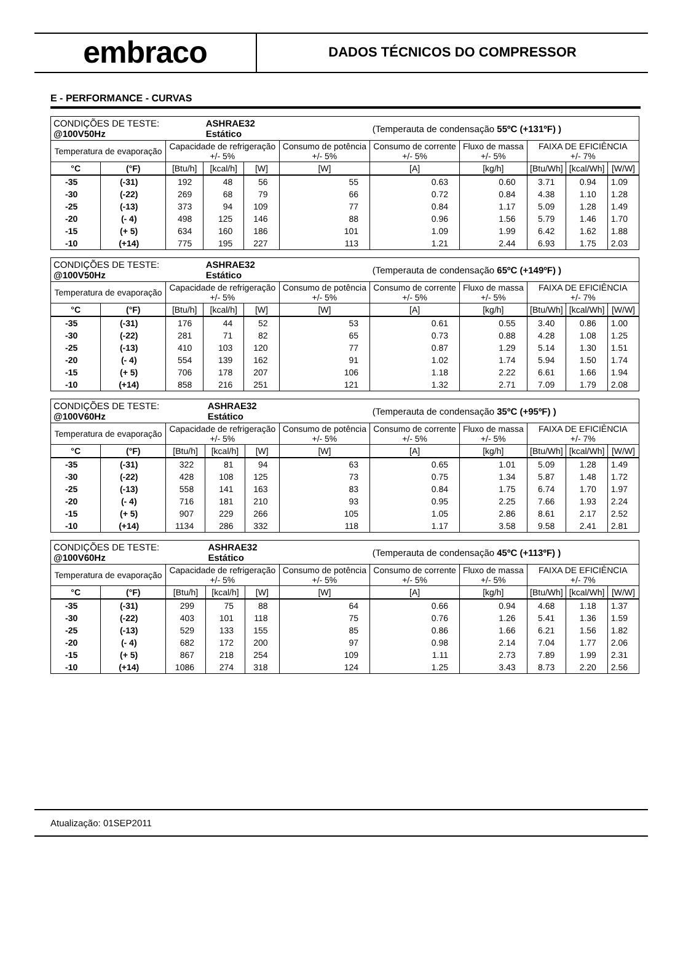embraco
DADOS TÉCNICOS DO COMPRESSOR
E - PERFORMANCE - CURVAS
| CONDIÇÕES DE TESTE: @100V50Hz | | | ASHRAE32 Estático | | | (Temperauta de condensação 55ºC (+131ºF) ) | | | | |
| Temperatura de evaporação | | Capacidade de refrigeração +/- 5% | | | Consumo de potência +/- 5% | Consumo de corrente +/- 5% | Fluxo de massa +/- 5% | FAIXA DE EFICIÊNCIA +/- 7% | | |
| °C | (°F) | [Btu/h] | [kcal/h] | [W] | [W] | [A] | [kg/h] | [Btu/Wh] | [kcal/Wh] | [W/W] |
| -35 | (-31) | 192 | 48 | 56 | 55 | 0.63 | 0.60 | 3.71 | 0.94 | 1.09 |
| -30 | (-22) | 269 | 68 | 79 | 66 | 0.72 | 0.84 | 4.38 | 1.10 | 1.28 |
| -25 | (-13) | 373 | 94 | 109 | 77 | 0.84 | 1.17 | 5.09 | 1.28 | 1.49 |
| -20 | (- 4) | 498 | 125 | 146 | 88 | 0.96 | 1.56 | 5.79 | 1.46 | 1.70 |
| -15 | (+ 5) | 634 | 160 | 186 | 101 | 1.09 | 1.99 | 6.42 | 1.62 | 1.88 |
| -10 | (+14) | 775 | 195 | 227 | 113 | 1.21 | 2.44 | 6.93 | 1.75 | 2.03 |
| CONDIÇÕES DE TESTE: @100V50Hz | | | ASHRAE32 Estático | | | (Temperauta de condensação 65ºC (+149ºF) ) | | | | |
| Temperatura de evaporação | | Capacidade de refrigeração +/- 5% | | | Consumo de potência +/- 5% | Consumo de corrente +/- 5% | Fluxo de massa +/- 5% | FAIXA DE EFICIÊNCIA +/- 7% | | |
| °C | (°F) | [Btu/h] | [kcal/h] | [W] | [W] | [A] | [kg/h] | [Btu/Wh] | [kcal/Wh] | [W/W] |
| -35 | (-31) | 176 | 44 | 52 | 53 | 0.61 | 0.55 | 3.40 | 0.86 | 1.00 |
| -30 | (-22) | 281 | 71 | 82 | 65 | 0.73 | 0.88 | 4.28 | 1.08 | 1.25 |
| -25 | (-13) | 410 | 103 | 120 | 77 | 0.87 | 1.29 | 5.14 | 1.30 | 1.51 |
| -20 | (- 4) | 554 | 139 | 162 | 91 | 1.02 | 1.74 | 5.94 | 1.50 | 1.74 |
| -15 | (+ 5) | 706 | 178 | 207 | 106 | 1.18 | 2.22 | 6.61 | 1.66 | 1.94 |
| -10 | (+14) | 858 | 216 | 251 | 121 | 1.32 | 2.71 | 7.09 | 1.79 | 2.08 |
| CONDIÇÕES DE TESTE: @100V60Hz | | | ASHRAE32 Estático | | | (Temperauta de condensação 35ºC (+95ºF) ) | | | | |
| Temperatura de evaporação | | Capacidade de refrigeração +/- 5% | | | Consumo de potência +/- 5% | Consumo de corrente +/- 5% | Fluxo de massa +/- 5% | FAIXA DE EFICIÊNCIA +/- 7% | | |
| °C | (°F) | [Btu/h] | [kcal/h] | [W] | [W] | [A] | [kg/h] | [Btu/Wh] | [kcal/Wh] | [W/W] |
| -35 | (-31) | 322 | 81 | 94 | 63 | 0.65 | 1.01 | 5.09 | 1.28 | 1.49 |
| -30 | (-22) | 428 | 108 | 125 | 73 | 0.75 | 1.34 | 5.87 | 1.48 | 1.72 |
| -25 | (-13) | 558 | 141 | 163 | 83 | 0.84 | 1.75 | 6.74 | 1.70 | 1.97 |
| -20 | (- 4) | 716 | 181 | 210 | 93 | 0.95 | 2.25 | 7.66 | 1.93 | 2.24 |
| -15 | (+ 5) | 907 | 229 | 266 | 105 | 1.05 | 2.86 | 8.61 | 2.17 | 2.52 |
| -10 | (+14) | 1134 | 286 | 332 | 118 | 1.17 | 3.58 | 9.58 | 2.41 | 2.81 |
| CONDIÇÕES DE TESTE: @100V60Hz | | | ASHRAE32 Estático | | | (Temperauta de condensação 45ºC (+113ºF) ) | | | | |
| Temperatura de evaporação | | Capacidade de refrigeração +/- 5% | | | Consumo de potência +/- 5% | Consumo de corrente +/- 5% | Fluxo de massa +/- 5% | FAIXA DE EFICIÊNCIA +/- 7% | | |
| °C | (°F) | [Btu/h] | [kcal/h] | [W] | [W] | [A] | [kg/h] | [Btu/Wh] | [kcal/Wh] | [W/W] |
| -35 | (-31) | 299 | 75 | 88 | 64 | 0.66 | 0.94 | 4.68 | 1.18 | 1.37 |
| -30 | (-22) | 403 | 101 | 118 | 75 | 0.76 | 1.26 | 5.41 | 1.36 | 1.59 |
| -25 | (-13) | 529 | 133 | 155 | 85 | 0.86 | 1.66 | 6.21 | 1.56 | 1.82 |
| -20 | (- 4) | 682 | 172 | 200 | 97 | 0.98 | 2.14 | 7.04 | 1.77 | 2.06 |
| -15 | (+ 5) | 867 | 218 | 254 | 109 | 1.11 | 2.73 | 7.89 | 1.99 | 2.31 |
| -10 | (+14) | 1086 | 274 | 318 | 124 | 1.25 | 3.43 | 8.73 | 2.20 | 2.56 |
Atualização: 01SEP2011